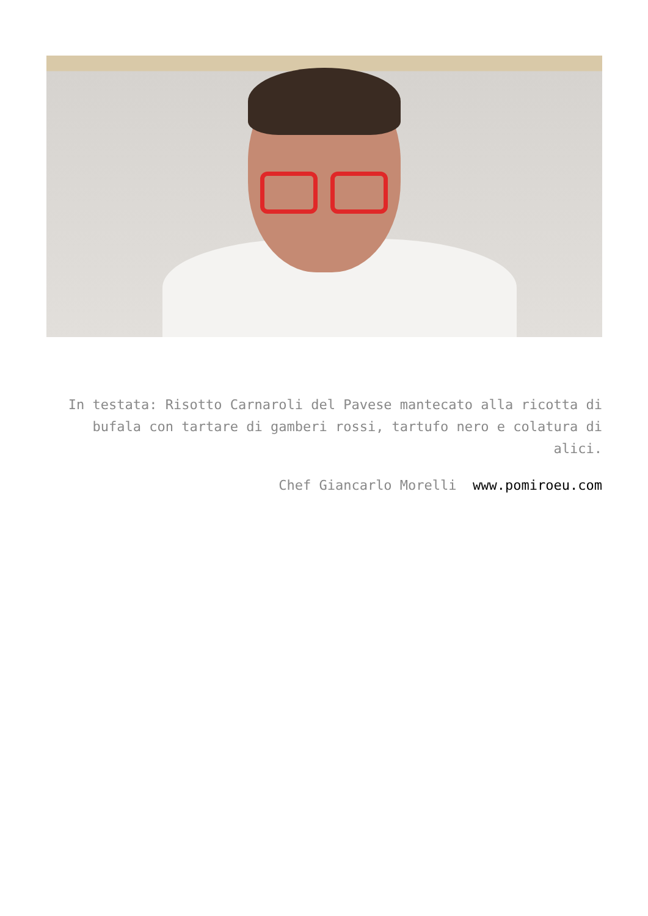In testata: Risotto Carnaroli del Pavese mantecato alla ricotta di bufala con tartare di gamberi rossi, tartufo nero e colatura di alici.
Chef Giancarlo Morelli www.pomiroeu.com